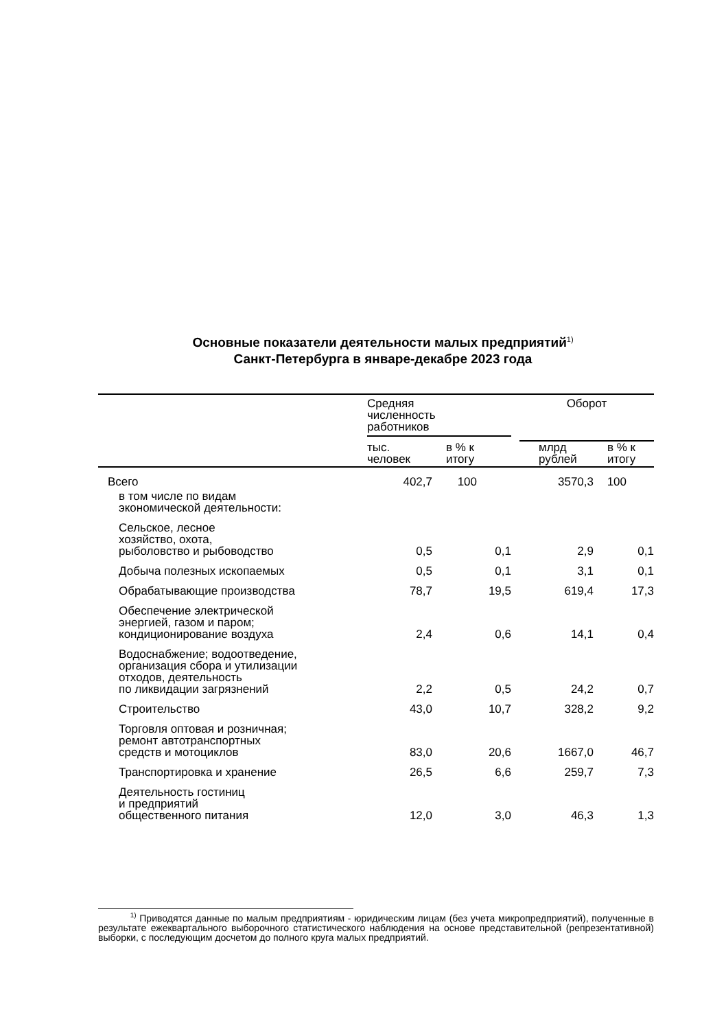Основные показатели деятельности малых предприятий<sup>1)</sup>
Санкт-Петербурга в январе-декабре 2023 года
| | Средняя численность работников | | Оборот | |
| --- | --- | --- | --- | --- |
| | тыс. человек | в % к итогу | млрд рублей | в % к итогу |
| Всего | 402,7 | 100 | 3570,3 | 100 |
| в том числе по видам экономической деятельности: | | | | |
| Сельское, лесное хозяйство, охота, рыболовство и рыбоводство | 0,5 | 0,1 | 2,9 | 0,1 |
| Добыча полезных ископаемых | 0,5 | 0,1 | 3,1 | 0,1 |
| Обрабатывающие производства | 78,7 | 19,5 | 619,4 | 17,3 |
| Обеспечение электрической энергией, газом и паром; кондиционирование воздуха | 2,4 | 0,6 | 14,1 | 0,4 |
| Водоснабжение; водоотведение, организация сбора и утилизации отходов, деятельность по ликвидации загрязнений | 2,2 | 0,5 | 24,2 | 0,7 |
| Строительство | 43,0 | 10,7 | 328,2 | 9,2 |
| Торговля оптовая и розничная; ремонт автотранспортных средств и мотоциклов | 83,0 | 20,6 | 1667,0 | 46,7 |
| Транспортировка и хранение | 26,5 | 6,6 | 259,7 | 7,3 |
| Деятельность гостиниц и предприятий общественного питания | 12,0 | 3,0 | 46,3 | 1,3 |
<sup>1)</sup> Приводятся данные по малым предприятиям - юридическим лицам (без учета микропредприятий), полученные в результате ежеквартального выборочного статистического наблюдения на основе представительной (репрезентативной) выборки, с последующим досчетом до полного круга малых предприятий.